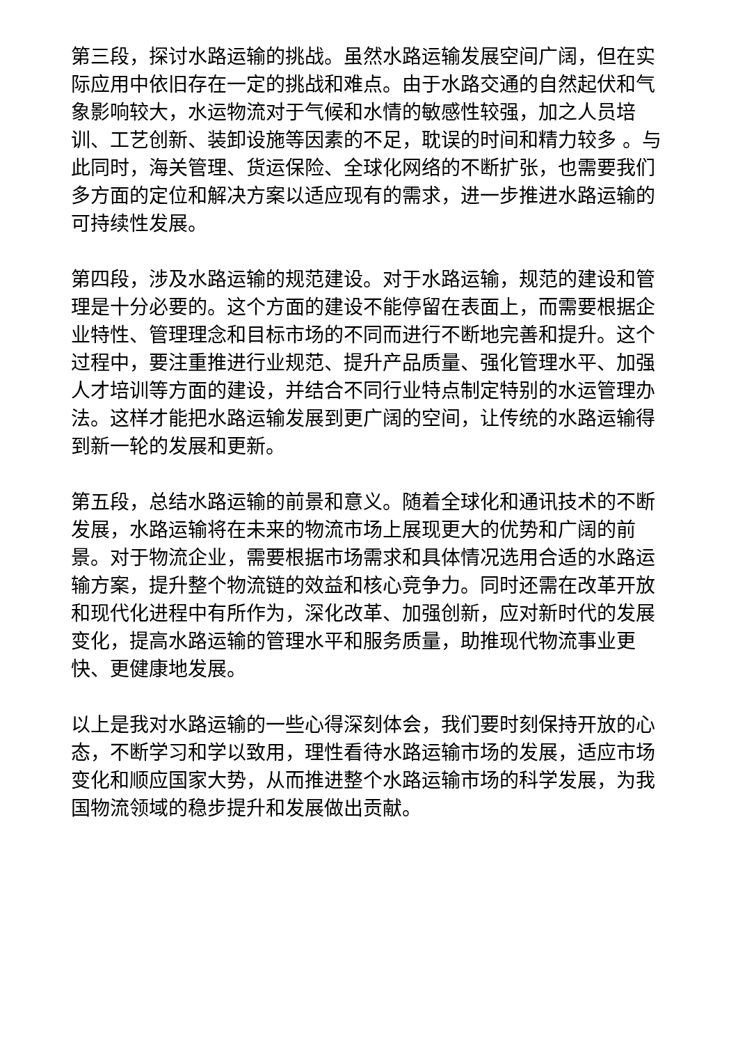第三段，探讨水路运输的挑战。虽然水路运输发展空间广阔，但在实际应用中依旧存在一定的挑战和难点。由于水路交通的自然起伏和气象影响较大，水运物流对于气候和水情的敏感性较强，加之人员培训、工艺创新、装卸设施等因素的不足，耽误的时间和精力较多 。与此同时，海关管理、货运保险、全球化网络的不断扩张，也需要我们多方面的定位和解决方案以适应现有的需求，进一步推进水路运输的可持续性发展。
第四段，涉及水路运输的规范建设。对于水路运输，规范的建设和管理是十分必要的。这个方面的建设不能停留在表面上，而需要根据企业特性、管理理念和目标市场的不同而进行不断地完善和提升。这个过程中，要注重推进行业规范、提升产品质量、强化管理水平、加强人才培训等方面的建设，并结合不同行业特点制定特别的水运管理办法。这样才能把水路运输发展到更广阔的空间，让传统的水路运输得到新一轮的发展和更新。
第五段，总结水路运输的前景和意义。随着全球化和通讯技术的不断发展，水路运输将在未来的物流市场上展现更大的优势和广阔的前景。对于物流企业，需要根据市场需求和具体情况选用合适的水路运输方案，提升整个物流链的效益和核心竞争力。同时还需在改革开放和现代化进程中有所作为，深化改革、加强创新，应对新时代的发展变化，提高水路运输的管理水平和服务质量，助推现代物流事业更快、更健康地发展。
以上是我对水路运输的一些心得深刻体会，我们要时刻保持开放的心态，不断学习和学以致用，理性看待水路运输市场的发展，适应市场变化和顺应国家大势，从而推进整个水路运输市场的科学发展，为我国物流领域的稳步提升和发展做出贡献。